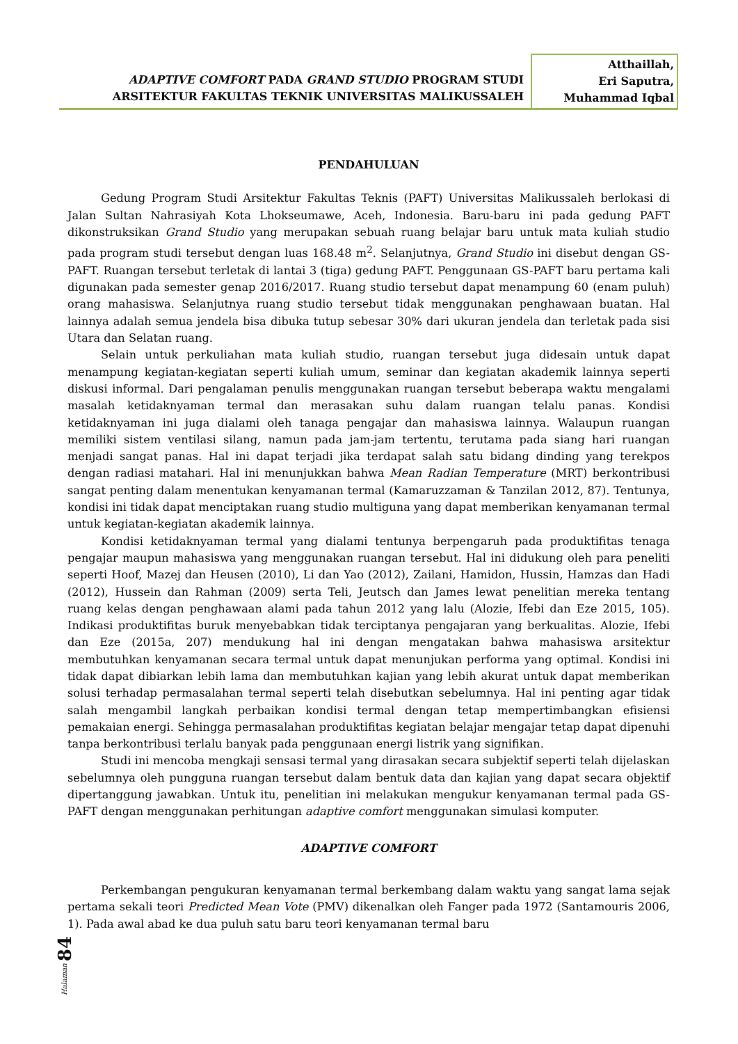ADAPTIVE COMFORT PADA GRAND STUDIO PROGRAM STUDI
ARSITEKTUR FAKULTAS TEKNIK UNIVERSITAS MALIKUSSALEH
Atthaillah,
Eri Saputra,
Muhammad Iqbal
PENDAHULUAN
Gedung Program Studi Arsitektur Fakultas Teknis (PAFT) Universitas Malikussaleh berlokasi di Jalan Sultan Nahrasiyah Kota Lhokseumawe, Aceh, Indonesia. Baru-baru ini pada gedung PAFT dikonstruksikan Grand Studio yang merupakan sebuah ruang belajar baru untuk mata kuliah studio pada program studi tersebut dengan luas 168.48 m<sup>2</sup>. Selanjutnya, Grand Studio ini disebut dengan GS-PAFT. Ruangan tersebut terletak di lantai 3 (tiga) gedung PAFT. Penggunaan GS-PAFT baru pertama kali digunakan pada semester genap 2016/2017. Ruang studio tersebut dapat menampung 60 (enam puluh) orang mahasiswa. Selanjutnya ruang studio tersebut tidak menggunakan penghawaan buatan. Hal lainnya adalah semua jendela bisa dibuka tutup sebesar 30% dari ukuran jendela dan terletak pada sisi Utara dan Selatan ruang.
Selain untuk perkuliahan mata kuliah studio, ruangan tersebut juga didesain untuk dapat menampung kegiatan-kegiatan seperti kuliah umum, seminar dan kegiatan akademik lainnya seperti diskusi informal. Dari pengalaman penulis menggunakan ruangan tersebut beberapa waktu mengalami masalah ketidaknyaman termal dan merasakan suhu dalam ruangan telalu panas. Kondisi ketidaknyaman ini juga dialami oleh tanaga pengajar dan mahasiswa lainnya. Walaupun ruangan memiliki sistem ventilasi silang, namun pada jam-jam tertentu, terutama pada siang hari ruangan menjadi sangat panas. Hal ini dapat terjadi jika terdapat salah satu bidang dinding yang terekpos dengan radiasi matahari. Hal ini menunjukkan bahwa Mean Radian Temperature (MRT) berkontribusi sangat penting dalam menentukan kenyamanan termal (Kamaruzzaman & Tanzilan 2012, 87). Tentunya, kondisi ini tidak dapat menciptakan ruang studio multiguna yang dapat memberikan kenyamanan termal untuk kegiatan-kegiatan akademik lainnya.
Kondisi ketidaknyaman termal yang dialami tentunya berpengaruh pada produktifitas tenaga pengajar maupun mahasiswa yang menggunakan ruangan tersebut. Hal ini didukung oleh para peneliti seperti Hoof, Mazej dan Heusen (2010), Li dan Yao (2012), Zailani, Hamidon, Hussin, Hamzas dan Hadi (2012), Hussein dan Rahman (2009) serta Teli, Jeutsch dan James lewat penelitian mereka tentang ruang kelas dengan penghawaan alami pada tahun 2012 yang lalu (Alozie, Ifebi dan Eze 2015, 105). Indikasi produktifitas buruk menyebabkan tidak terciptanya pengajaran yang berkualitas. Alozie, Ifebi dan Eze (2015a, 207) mendukung hal ini dengan mengatakan bahwa mahasiswa arsitektur membutuhkan kenyamanan secara termal untuk dapat menunjukan performa yang optimal. Kondisi ini tidak dapat dibiarkan lebih lama dan membutuhkan kajian yang lebih akurat untuk dapat memberikan solusi terhadap permasalahan termal seperti telah disebutkan sebelumnya. Hal ini penting agar tidak salah mengambil langkah perbaikan kondisi termal dengan tetap mempertimbangkan efisiensi pemakaian energi. Sehingga permasalahan produktifitas kegiatan belajar mengajar tetap dapat dipenuhi tanpa berkontribusi terlalu banyak pada penggunaan energi listrik yang signifikan.
Studi ini mencoba mengkaji sensasi termal yang dirasakan secara subjektif seperti telah dijelaskan sebelumnya oleh pungguna ruangan tersebut dalam bentuk data dan kajian yang dapat secara objektif dipertanggung jawabkan. Untuk itu, penelitian ini melakukan mengukur kenyamanan termal pada GS-PAFT dengan menggunakan perhitungan adaptive comfort menggunakan simulasi komputer.
ADAPTIVE COMFORT
Perkembangan pengukuran kenyamanan termal berkembang dalam waktu yang sangat lama sejak pertama sekali teori Predicted Mean Vote (PMV) dikenalkan oleh Fanger pada 1972 (Santamouris 2006, 1). Pada awal abad ke dua puluh satu baru teori kenyamanan termal baru
Halaman 84